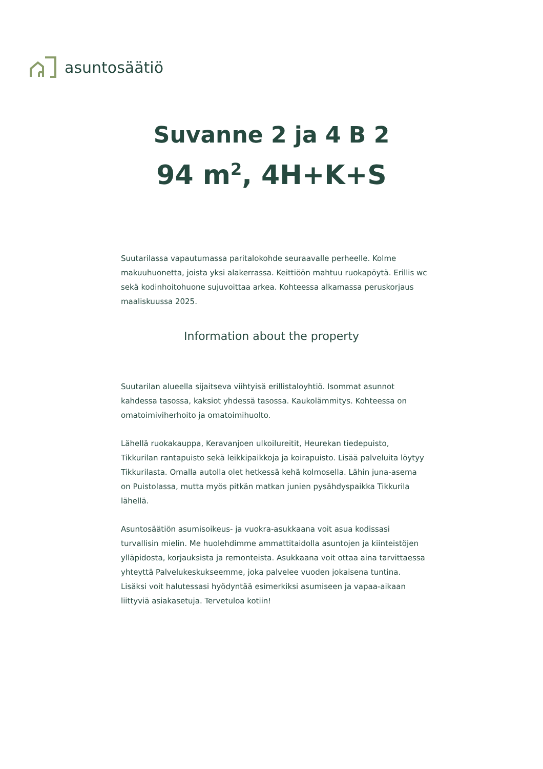asuntosäätiö
Suvanne 2 ja 4 B 2
94 m<sup>2</sup>, 4H+K+S
Suutarilassa vapautumassa paritalokohde seuraavalle perheelle. Kolme makuuhuonetta, joista yksi alakerrassa. Keittiöön mahtuu ruokapöytä. Erillis wc sekä kodinhoitohuone sujuvoittaa arkea. Kohteessa alkamassa peruskorjaus maaliskuussa 2025.
Information about the property
Suutarilan alueella sijaitseva viihtyisä erillistaloyhtiö. Isommat asunnot kahdessa tasossa, kaksiot yhdessä tasossa. Kaukolämmitys. Kohteessa on omatoimiviherhoito ja omatoimihuolto.
Lähellä ruokakauppa, Keravanjoen ulkoilureitit, Heurekan tiedepuisto, Tikkurilan rantapuisto sekä leikkipaikkoja ja koirapuisto. Lisää palveluita löytyy Tikkurilasta. Omalla autolla olet hetkessä kehä kolmosella. Lähin juna-asema on Puistolassa, mutta myös pitkän matkan junien pysähdyspaikka Tikkurila lähellä.
Asuntosäätiön asumisoikeus- ja vuokra-asukkaana voit asua kodissasi turvallisin mielin. Me huolehdimme ammattitaidolla asuntojen ja kiinteistöjen ylläpidosta, korjauksista ja remonteista. Asukkaana voit ottaa aina tarvittaessa yhteyttä Palvelukeskukseemme, joka palvelee vuoden jokaisena tuntina. Lisäksi voit halutessasi hyödyntää esimerkiksi asumiseen ja vapaa-aikaan liittyviä asiakasetuja. Tervetuloa kotiin!